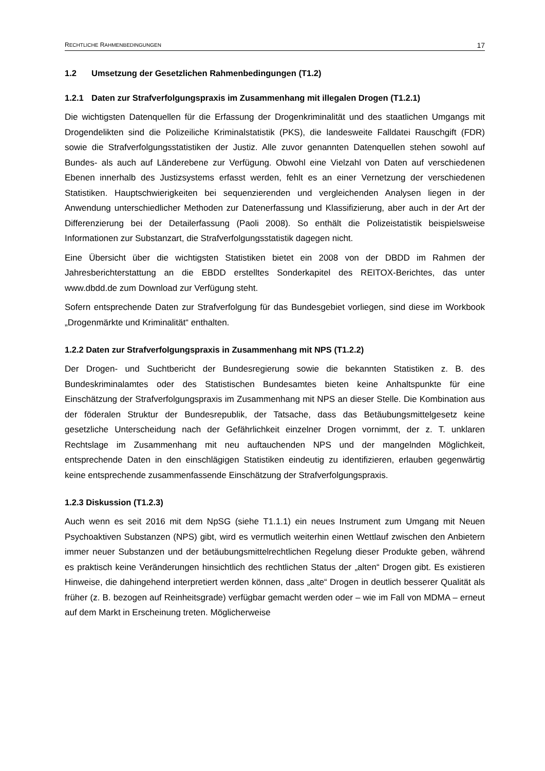RECHTLICHE RAHMENBEDINGUNGEN 17
1.2 Umsetzung der Gesetzlichen Rahmenbedingungen (T1.2)
1.2.1 Daten zur Strafverfolgungspraxis im Zusammenhang mit illegalen Drogen (T1.2.1)
Die wichtigsten Datenquellen für die Erfassung der Drogenkriminalität und des staatlichen Umgangs mit Drogendelikten sind die Polizeiliche Kriminalstatistik (PKS), die landesweite Falldatei Rauschgift (FDR) sowie die Strafverfolgungsstatistiken der Justiz. Alle zuvor genannten Datenquellen stehen sowohl auf Bundes- als auch auf Länderebene zur Verfügung. Obwohl eine Vielzahl von Daten auf verschiedenen Ebenen innerhalb des Justizsystems erfasst werden, fehlt es an einer Vernetzung der verschiedenen Statistiken. Hauptschwierigkeiten bei sequenzierenden und vergleichenden Analysen liegen in der Anwendung unterschiedlicher Methoden zur Datenerfassung und Klassifizierung, aber auch in der Art der Differenzierung bei der Detailerfassung (Paoli 2008). So enthält die Polizeistatistik beispielsweise Informationen zur Substanzart, die Strafverfolgungsstatistik dagegen nicht.
Eine Übersicht über die wichtigsten Statistiken bietet ein 2008 von der DBDD im Rahmen der Jahresberichterstattung an die EBDD erstelltes Sonderkapitel des REITOX-Berichtes, das unter www.dbdd.de zum Download zur Verfügung steht.
Sofern entsprechende Daten zur Strafverfolgung für das Bundesgebiet vorliegen, sind diese im Workbook „Drogenmärkte und Kriminalität“ enthalten.
1.2.2 Daten zur Strafverfolgungspraxis in Zusammenhang mit NPS (T1.2.2)
Der Drogen- und Suchtbericht der Bundesregierung sowie die bekannten Statistiken z. B. des Bundeskriminalamtes oder des Statistischen Bundesamtes bieten keine Anhaltspunkte für eine Einschätzung der Strafverfolgungspraxis im Zusammenhang mit NPS an dieser Stelle. Die Kombination aus der föderalen Struktur der Bundesrepublik, der Tatsache, dass das Betäubungsmittelgesetz keine gesetzliche Unterscheidung nach der Gefährlichkeit einzelner Drogen vornimmt, der z. T. unklaren Rechtslage im Zusammenhang mit neu auftauchenden NPS und der mangelnden Möglichkeit, entsprechende Daten in den einschlägigen Statistiken eindeutig zu identifizieren, erlauben gegenwärtig keine entsprechende zusammenfassende Einschätzung der Strafverfolgungspraxis.
1.2.3 Diskussion (T1.2.3)
Auch wenn es seit 2016 mit dem NpSG (siehe T1.1.1) ein neues Instrument zum Umgang mit Neuen Psychoaktiven Substanzen (NPS) gibt, wird es vermutlich weiterhin einen Wettlauf zwischen den Anbietern immer neuer Substanzen und der betäubungsmittelrechtlichen Regelung dieser Produkte geben, während es praktisch keine Veränderungen hinsichtlich des rechtlichen Status der „alten“ Drogen gibt. Es existieren Hinweise, die dahingehend interpretiert werden können, dass „alte“ Drogen in deutlich besserer Qualität als früher (z. B. bezogen auf Reinheitsgrade) verfügbar gemacht werden oder – wie im Fall von MDMA – erneut auf dem Markt in Erscheinung treten. Möglicherweise